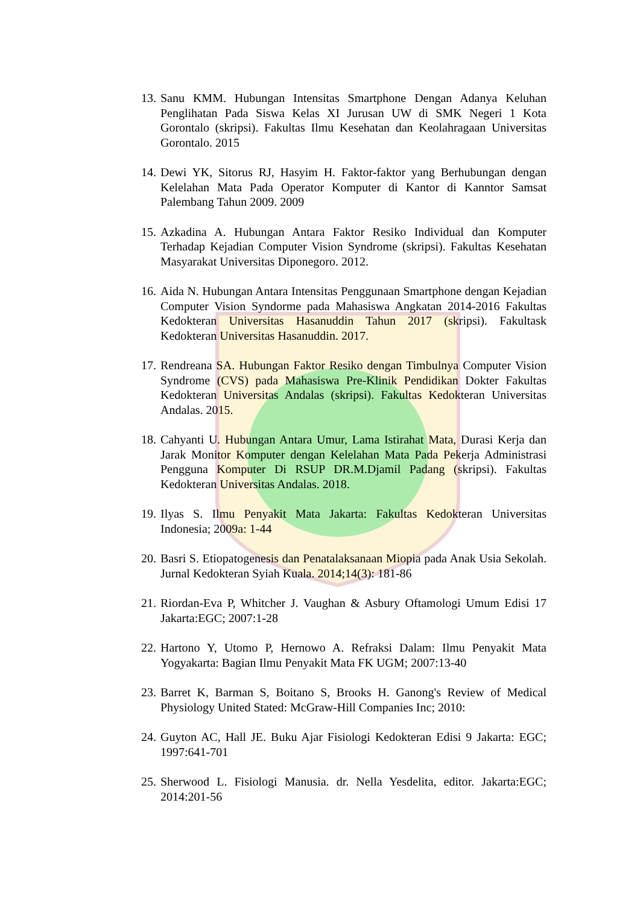13. Sanu KMM. Hubungan Intensitas Smartphone Dengan Adanya Keluhan Penglihatan Pada Siswa Kelas XI Jurusan UW di SMK Negeri 1 Kota Gorontalo (skripsi). Fakultas Ilmu Kesehatan dan Keolahragaan Universitas Gorontalo. 2015
14. Dewi YK, Sitorus RJ, Hasyim H. Faktor-faktor yang Berhubungan dengan Kelelahan Mata Pada Operator Komputer di Kantor di Kanntor Samsat Palembang Tahun 2009. 2009
15. Azkadina A. Hubungan Antara Faktor Resiko Individual dan Komputer Terhadap Kejadian Computer Vision Syndrome (skripsi). Fakultas Kesehatan Masyarakat Universitas Diponegoro. 2012.
16. Aida N. Hubungan Antara Intensitas Penggunaan Smartphone dengan Kejadian Computer Vision Syndorme pada Mahasiswa Angkatan 2014-2016 Fakultas Kedokteran Universitas Hasanuddin Tahun 2017 (skripsi). Fakultask Kedokteran Universitas Hasanuddin. 2017.
17. Rendreana SA. Hubungan Faktor Resiko dengan Timbulnya Computer Vision Syndrome (CVS) pada Mahasiswa Pre-Klinik Pendidikan Dokter Fakultas Kedokteran Universitas Andalas (skripsi). Fakultas Kedokteran Universitas Andalas. 2015.
18. Cahyanti U. Hubungan Antara Umur, Lama Istirahat Mata, Durasi Kerja dan Jarak Monitor Komputer dengan Kelelahan Mata Pada Pekerja Administrasi Pengguna Komputer Di RSUP DR.M.Djamil Padang (skripsi). Fakultas Kedokteran Universitas Andalas. 2018.
19. Ilyas S. Ilmu Penyakit Mata Jakarta: Fakultas Kedokteran Universitas Indonesia; 2009a: 1-44
20. Basri S. Etiopatogenesis dan Penatalaksanaan Miopia pada Anak Usia Sekolah. Jurnal Kedokteran Syiah Kuala. 2014;14(3): 181-86
21. Riordan-Eva P, Whitcher J. Vaughan & Asbury Oftamologi Umum Edisi 17 Jakarta:EGC; 2007:1-28
22. Hartono Y, Utomo P, Hernowo A. Refraksi Dalam: Ilmu Penyakit Mata Yogyakarta: Bagian Ilmu Penyakit Mata FK UGM; 2007:13-40
23. Barret K, Barman S, Boitano S, Brooks H. Ganong's Review of Medical Physiology United Stated: McGraw-Hill Companies Inc; 2010:
24. Guyton AC, Hall JE. Buku Ajar Fisiologi Kedokteran Edisi 9 Jakarta: EGC; 1997:641-701
25. Sherwood L. Fisiologi Manusia. dr. Nella Yesdelita, editor. Jakarta:EGC; 2014:201-56